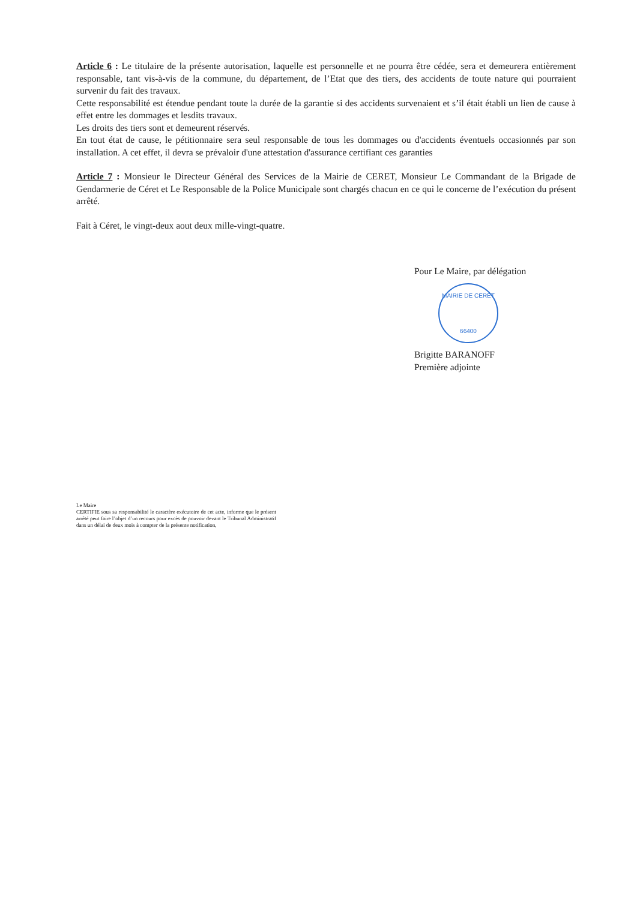Article 6 : Le titulaire de la présente autorisation, laquelle est personnelle et ne pourra être cédée, sera et demeurera entièrement responsable, tant vis-à-vis de la commune, du département, de l’Etat que des tiers, des accidents de toute nature qui pourraient survenir du fait des travaux.
Cette responsabilité est étendue pendant toute la durée de la garantie si des accidents survenaient et s’il était établi un lien de cause à effet entre les dommages et lesdits travaux.
Les droits des tiers sont et demeurent réservés.
En tout état de cause, le pétitionnaire sera seul responsable de tous les dommages ou d'accidents éventuels occasionnés par son installation. A cet effet, il devra se prévaloir d'une attestation d'assurance certifiant ces garanties
Article 7 : Monsieur le Directeur Général des Services de la Mairie de CERET, Monsieur Le Commandant de la Brigade de Gendarmerie de Céret et Le Responsable de la Police Municipale sont chargés chacun en ce qui le concerne de l’exécution du présent arrêté.
Fait à Céret, le vingt-deux aout deux mille-vingt-quatre.
Pour Le Maire, par délégation
MAIRIE DE CERET
66400
Brigitte BARANOFF
Première adjointe
Le Maire
CERTIFIE sous sa responsabilité le caractère exécutoire de cet acte, informe que le présent arrêté peut faire l’objet d’un recours pour excès de pouvoir devant le Tribunal Administratif dans un délai de deux mois à compter de la présente notification,